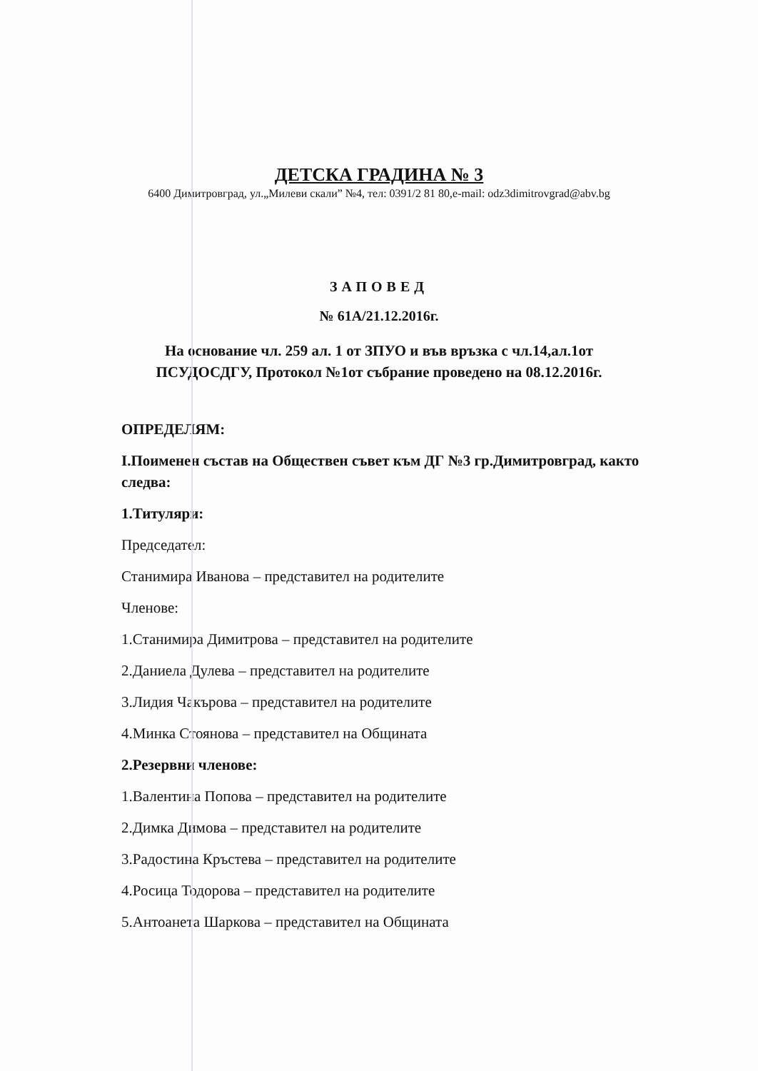ДЕТСКА ГРАДИНА № 3
6400 Димитровград, ул.„Милеви скали” №4, тел: 0391/2 81 80,e-mail: odz3dimitrovgrad@abv.bg
ЗАПОВЕД
№ 61А/21.12.2016г.
На основание чл. 259 ал. 1 от ЗПУО и във връзка с чл.14,ал.1от
ПСУДОСДГУ, Протокол №1от събрание проведено на 08.12.2016г.
ОПРЕДЕЛЯМ:
I.Поименен състав на Обществен съвет към ДГ №3 гр.Димитровград, както следва:
1.Титуляри:
Председател:
Станимира Иванова – представител на родителите
Членове:
1.Станимира Димитрова – представител на родителите
2.Даниела Дулева – представител на родителите
3.Лидия Чакърова – представител на родителите
4.Минка Стоянова – представител на Общината
2.Резервни членове:
1.Валентина Попова – представител на родителите
2.Димка Димова – представител на родителите
3.Радостина Кръстева – представител на родителите
4.Росица Тодорова – представител на родителите
5.Антоанета Шаркова – представител на Общината